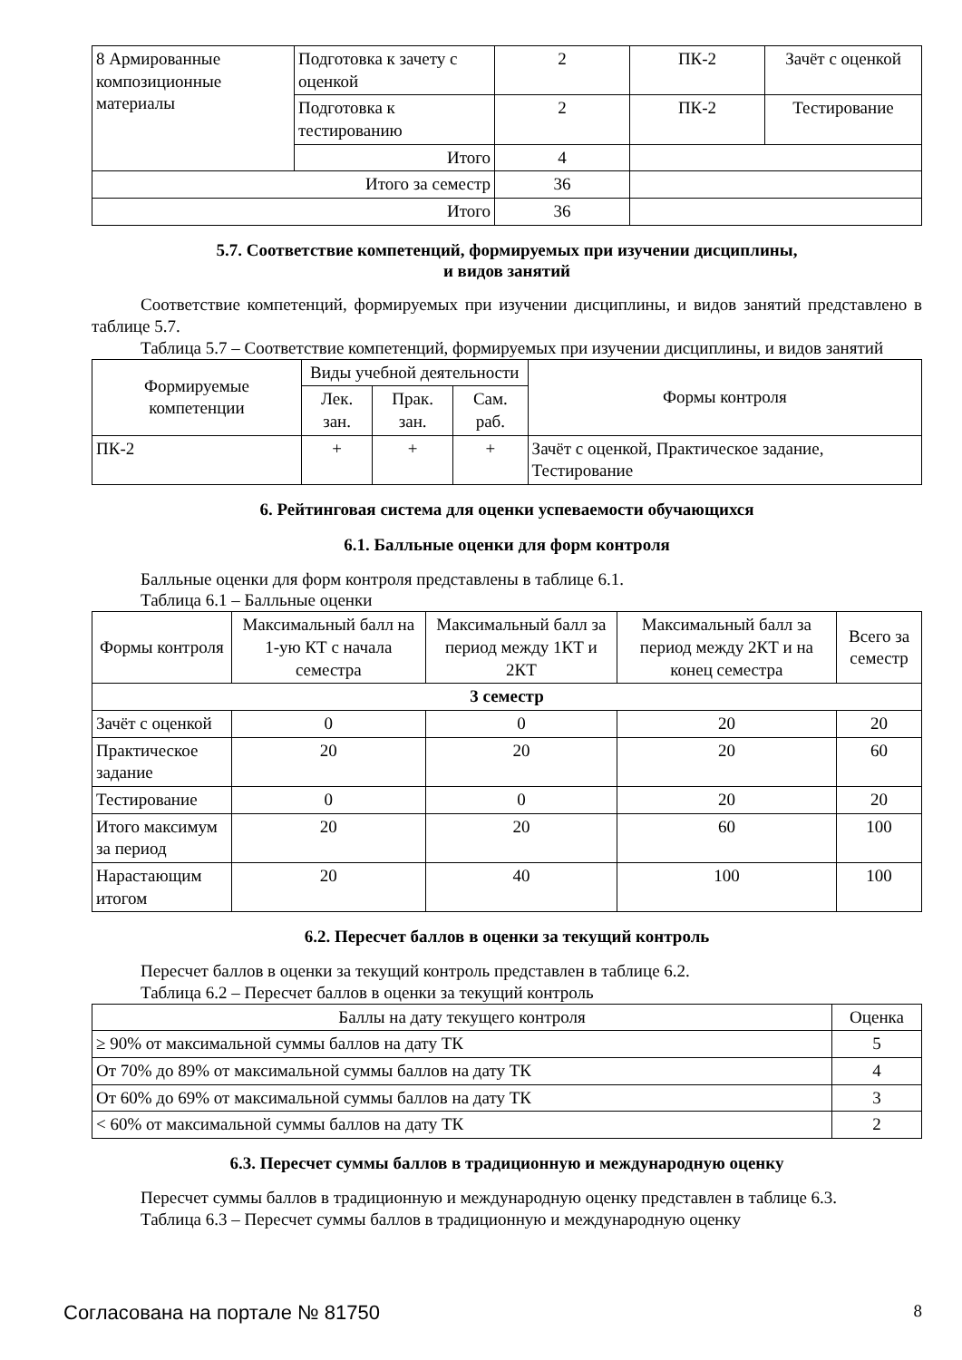| 8 Армированные композиционные материалы | Подготовка к зачету с оценкой | 2 | ПК-2 | Зачёт с оценкой |
| | Подготовка к тестированию | 2 | ПК-2 | Тестирование |
| | Итого | 4 | | |
| Итого за семестр | | 36 | | |
| Итого | | 36 | | |
5.7. Соответствие компетенций, формируемых при изучении дисциплины,
и видов занятий
Соответствие компетенций, формируемых при изучении дисциплины, и видов занятий представлено в таблице 5.7.
Таблица 5.7 – Соответствие компетенций, формируемых при изучении дисциплины, и видов занятий
| Формируемые компетенции | Виды учебной деятельности | | | Формы контроля |
| --- | --- | --- | --- | --- |
| | Лек. зан. | Прак. зан. | Сам. раб. | |
| ПК-2 | + | + | + | Зачёт с оценкой, Практическое задание, Тестирование |
6. Рейтинговая система для оценки успеваемости обучающихся
6.1. Балльные оценки для форм контроля
Балльные оценки для форм контроля представлены в таблице 6.1.
Таблица 6.1 – Балльные оценки
| Формы контроля | Максимальный балл на 1-ую КТ с начала семестра | Максимальный балл за период между 1КТ и 2КТ | Максимальный балл за период между 2КТ и на конец семестра | Всего за семестр |
| --- | --- | --- | --- | --- |
| 3 семестр | | | | |
| Зачёт с оценкой | 0 | 0 | 20 | 20 |
| Практическое задание | 20 | 20 | 20 | 60 |
| Тестирование | 0 | 0 | 20 | 20 |
| Итого максимум за период | 20 | 20 | 60 | 100 |
| Нарастающим итогом | 20 | 40 | 100 | 100 |
6.2. Пересчет баллов в оценки за текущий контроль
Пересчет баллов в оценки за текущий контроль представлен в таблице 6.2.
Таблица 6.2 – Пересчет баллов в оценки за текущий контроль
| Баллы на дату текущего контроля | Оценка |
| --- | --- |
| ≥ 90% от максимальной суммы баллов на дату ТК | 5 |
| От 70% до 89% от максимальной суммы баллов на дату ТК | 4 |
| От 60% до 69% от максимальной суммы баллов на дату ТК | 3 |
| < 60% от максимальной суммы баллов на дату ТК | 2 |
6.3. Пересчет суммы баллов в традиционную и международную оценку
Пересчет суммы баллов в традиционную и международную оценку представлен в таблице 6.3.
Таблица 6.3 – Пересчет суммы баллов в традиционную и международную оценку
Согласована на портале № 81750 8